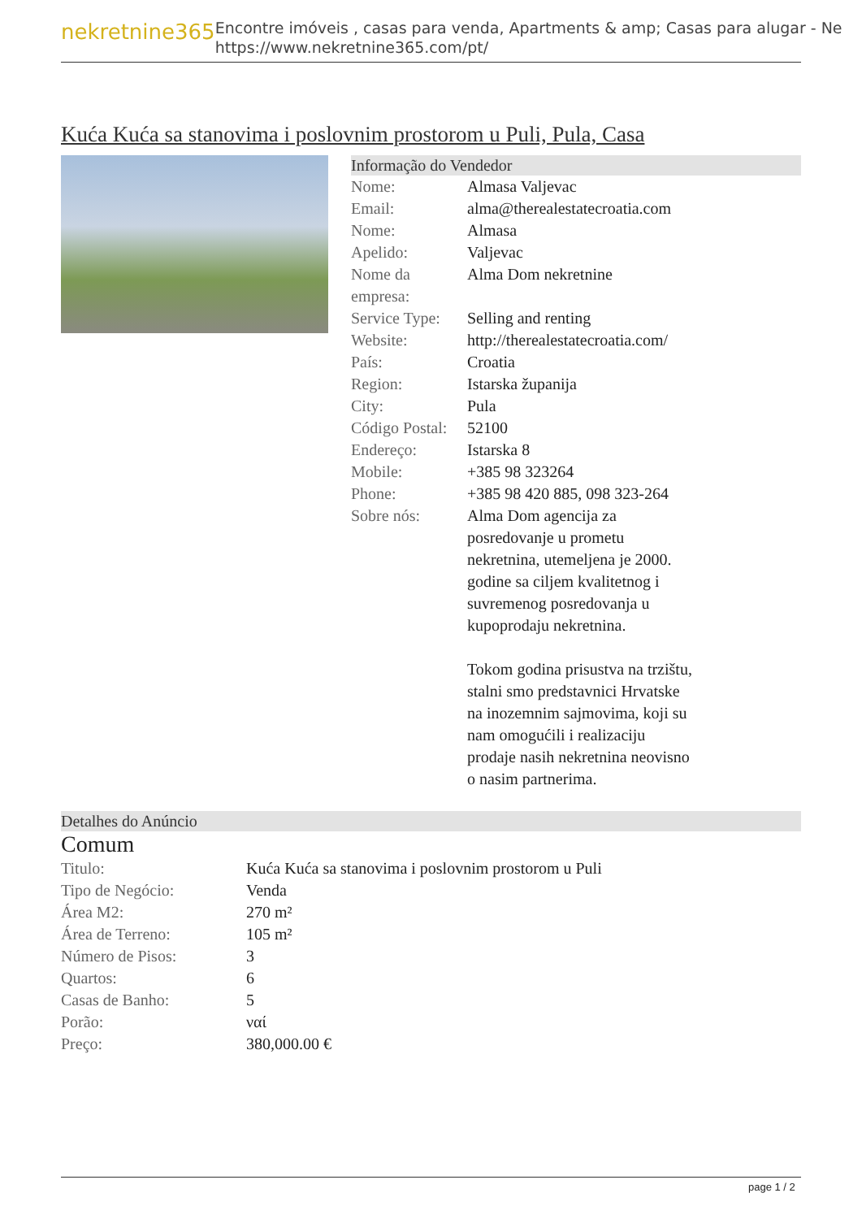nekretnine365
Encontre imóveis , casas para venda, Apartments & amp; Casas para alugar - Ne
https://www.nekretnine365.com/pt/
Kuća Kuća sa stanovima i poslovnim prostorom u Puli, Pula, Casa
Informação do Vendedor
| Nome: | Almasa Valjevac |
| Email: | alma@therealestatecroatia.com |
| Nome: | Almasa |
| Apelido: | Valjevac |
| Nome da empresa: | Alma Dom nekretnine |
| Service Type: | Selling and renting |
| Website: | http://therealestatecroatia.com/ |
| País: | Croatia |
| Region: | Istarska županija |
| City: | Pula |
| Código Postal: | 52100 |
| Endereço: | Istarska 8 |
| Mobile: | +385 98 323264 |
| Phone: | +385 98 420 885, 098 323-264 |
| Sobre nós: | Alma Dom agencija za posredovanje u prometu nekretnina, utemeljena je 2000. godine sa ciljem kvalitetnog i suvremenog posredovanja u kupoprodaju nekretnina. Tokom godina prisustva na trzištu, stalni smo predstavnici Hrvatske na inozemnim sajmovima, koji su nam omogućili i realizaciju prodaje nasih nekretnina neovisno o nasim partnerima. |
Detalhes do Anúncio
Comum
| Titulo: | Kuća Kuća sa stanovima i poslovnim prostorom u Puli |
| Tipo de Negócio: | Venda |
| Área M2: | 270 m² |
| Área de Terreno: | 105 m² |
| Número de Pisos: | 3 |
| Quartos: | 6 |
| Casas de Banho: | 5 |
| Porão: | ναί |
| Preço: | 380,000.00 € |
page 1 / 2